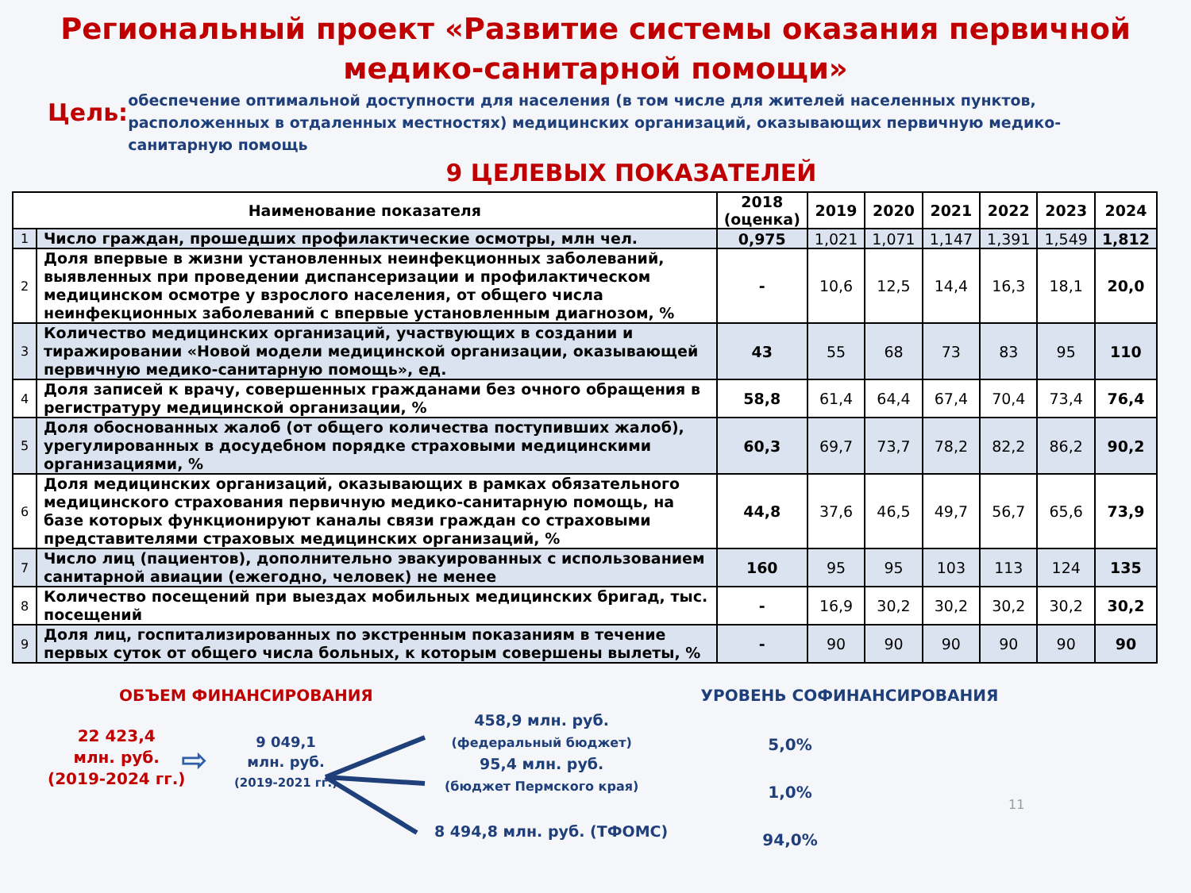Региональный проект «Развитие системы оказания первичной медико-санитарной помощи»
Цель:
обеспечение оптимальной доступности для населения (в том числе для жителей населенных пунктов, расположенных в отдаленных местностях) медицинских организаций, оказывающих первичную медико-санитарную помощь
9 ЦЕЛЕВЫХ ПОКАЗАТЕЛЕЙ
| Наименование показателя | | 2018 (оценка) | 2019 | 2020 | 2021 | 2022 | 2023 | 2024 |
| --- | --- | --- | --- | --- | --- | --- | --- | --- |
| 1 | Число граждан, прошедших профилактические осмотры, млн чел. | 0,975 | 1,021 | 1,071 | 1,147 | 1,391 | 1,549 | 1,812 |
| 2 | Доля впервые в жизни установленных неинфекционных заболеваний, выявленных при проведении диспансеризации и профилактическом медицинском осмотре у взрослого населения, от общего числа неинфекционных заболеваний с впервые установленным диагнозом, % | - | 10,6 | 12,5 | 14,4 | 16,3 | 18,1 | 20,0 |
| 3 | Количество медицинских организаций, участвующих в создании и тиражировании «Новой модели медицинской организации, оказывающей первичную медико-санитарную помощь», ед. | 43 | 55 | 68 | 73 | 83 | 95 | 110 |
| 4 | Доля записей к врачу, совершенных гражданами без очного обращения в регистратуру медицинской организации, % | 58,8 | 61,4 | 64,4 | 67,4 | 70,4 | 73,4 | 76,4 |
| 5 | Доля обоснованных жалоб (от общего количества поступивших жалоб), урегулированных в досудебном порядке страховыми медицинскими организациями, % | 60,3 | 69,7 | 73,7 | 78,2 | 82,2 | 86,2 | 90,2 |
| 6 | Доля медицинских организаций, оказывающих в рамках обязательного медицинского страхования первичную медико-санитарную помощь, на базе которых функционируют каналы связи граждан со страховыми представителями страховых медицинских организаций, % | 44,8 | 37,6 | 46,5 | 49,7 | 56,7 | 65,6 | 73,9 |
| 7 | Число лиц (пациентов), дополнительно эвакуированных с использованием санитарной авиации (ежегодно, человек) не менее | 160 | 95 | 95 | 103 | 113 | 124 | 135 |
| 8 | Количество посещений при выездах мобильных медицинских бригад, тыс. посещений | - | 16,9 | 30,2 | 30,2 | 30,2 | 30,2 | 30,2 |
| 9 | Доля лиц, госпитализированных по экстренным показаниям в течение первых суток от общего числа больных, к которым совершены вылеты, % | - | 90 | 90 | 90 | 90 | 90 | 90 |
ОБЪЕМ ФИНАНСИРОВАНИЯ
22 423,4
млн. руб.
(2019-2024 гг.)
⇨
9 049,1
млн. руб.
(2019-2021 гг.)
458,9 млн. руб.
(федеральный бюджет)
95,4 млн. руб.
(бюджет Пермского края)
8 494,8 млн. руб. (ТФОМС)
УРОВЕНЬ СОФИНАНСИРОВАНИЯ
5,0%
1,0%
94,0%
11